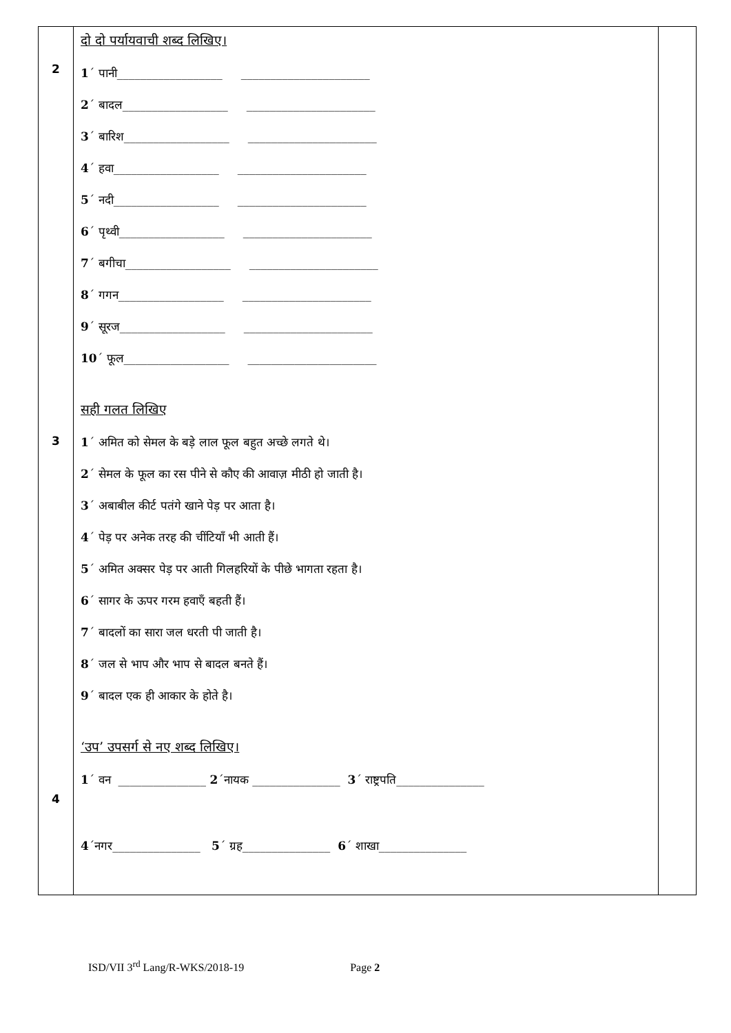| 2 3 4 | दो दो पर्यायवाची शब्द लिखिए। 1 ´ पानी__________________ ______________________ 2 ´ बादल__________________ ______________________ 3 ´ बारिश__________________ ______________________ 4 ´ हवा__________________ ______________________ 5 ´ नदी__________________ ______________________ 6 ´ पृथ्वी__________________ ______________________ 7 ´ बगीचा__________________ ______________________ 8 ´ गगन__________________ ______________________ 9 ´ सूरज__________________ ______________________ 10 ´ फूल__________________ ______________________ सही गलत लिखिए 1 ´ अमित को सेमल के बड़े लाल फूल बहुत अच्छे लगते थे। 2 ´ सेमल के फूल का रस पीने से कौए की आवाज़ मीठी हो जाती है। 3 ´ अबाबील कीर्ट पतंगे खाने पेड़ पर आता है। 4 ´ पेड़ पर अनेक तरह की चींटियाँ भी आती हैं। 5 ´ अमित अक्सर पेड़ पर आती गिलहरियों के पीछे भागता रहता है। 6 ´ सागर के ऊपर गरम हवाएँ बहती हैं। 7 ´ बादलों का सारा जल धरती पी जाती है। 8 ´ जल से भाप और भाप से बादल बनते हैं। 9 ´ बादल एक ही आकार के होते है। ‘उप’ उपसर्ग से नए शब्द लिखिए। 1 ´ वन _______________ 2 ´नायक _______________ 3 ´ राष्ट्रपति_______________ 4 ´नगर_______________ 5 ´ ग्रह_______________ 6 ´ शाखा_______________ | |
ISD/VII 3<sup>rd</sup> Lang/R-WKS/2018-19 Page 2